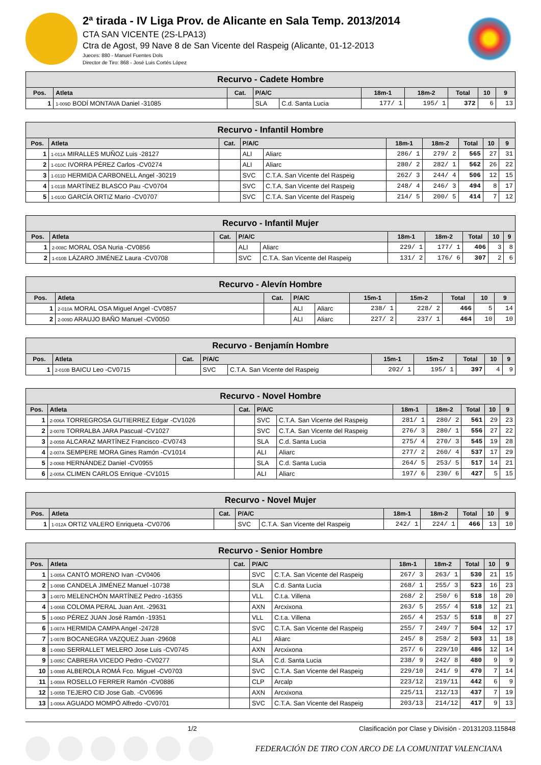2ª tirada - IV Liga Prov. de Alicante en Sala Temp. 2013/2014
CTA SAN VICENTE (2S-LPA13)
Ctra de Agost, 99 Nave 8 de San Vicente del Raspeig (Alicante, 01-12-2013
Jueces: 880 - Manuel Fuentes Dols
Director de Tiro: 868 - José Luis Cortés López
| Recurvo - Cadete Hombre | | | | | | | | | |
| --- | --- | --- | --- | --- | --- | --- | --- | --- | --- |
| Pos. | Atleta | Cat. | P/A/C | | 18m-1 | 18m-2 | Total | 10 | 9 |
| 1 | 1-009D BODÍ MONTAVA Daniel -31085 | | SLA | C.d. Santa Lucia | 177/ 1 | 195/ 1 | 372 | 6 | 13 |
| Recurvo - Infantil Hombre | | | | | | | | | |
| --- | --- | --- | --- | --- | --- | --- | --- | --- | --- |
| Pos. | Atleta | Cat. | P/A/C | | 18m-1 | 18m-2 | Total | 10 | 9 |
| 1 | 1-011A MIRALLES MUÑOZ Luis -28127 | | ALI | Aliarc | 286/ 1 | 279/ 2 | 565 | 27 | 31 |
| 2 | 1-010C IVORRA PÉREZ Carlos -CV0274 | | ALI | Aliarc | 280/ 2 | 282/ 1 | 562 | 26 | 22 |
| 3 | 1-011D HERMIDA CARBONELL Angel -30219 | | SVC | C.T.A. San Vicente del Raspeig | 262/ 3 | 244/ 4 | 506 | 12 | 15 |
| 4 | 1-011B MARTÍNEZ BLASCO Pau -CV0704 | | SVC | C.T.A. San Vicente del Raspeig | 248/ 4 | 246/ 3 | 494 | 8 | 17 |
| 5 | 1-010D GARCÍA ORTIZ Mario -CV0707 | | SVC | C.T.A. San Vicente del Raspeig | 214/ 5 | 200/ 5 | 414 | 7 | 12 |
| Recurvo - Infantil Mujer | | | | | | | | | |
| --- | --- | --- | --- | --- | --- | --- | --- | --- | --- |
| Pos. | Atleta | Cat. | P/A/C | | 18m-1 | 18m-2 | Total | 10 | 9 |
| 1 | 2-008C MORAL OSA Nuria -CV0856 | | ALI | Aliarc | 229/ 1 | 177/ 1 | 406 | 3 | 8 |
| 2 | 1-010B LÁZARO JIMÉNEZ Laura -CV0708 | | SVC | C.T.A. San Vicente del Raspeig | 131/ 2 | 176/ 6 | 307 | 2 | 6 |
| Recurvo - Alevín Hombre | | | | | | | | | |
| --- | --- | --- | --- | --- | --- | --- | --- | --- | --- |
| Pos. | Atleta | Cat. | P/A/C | | 15m-1 | 15m-2 | Total | 10 | 9 |
| 1 | 2-010A MORAL OSA Miguel Angel -CV0857 | | ALI | Aliarc | 238/ 1 | 228/ 2 | 466 | 5 | 14 |
| 2 | 2-009D ARAUJO BAÑO Manuel -CV0050 | | ALI | Aliarc | 227/ 2 | 237/ 1 | 464 | 10 | 10 |
| Recurvo - Benjamín Hombre | | | | | | | | | |
| --- | --- | --- | --- | --- | --- | --- | --- | --- | --- |
| Pos. | Atleta | Cat. | P/A/C | | 15m-1 | 15m-2 | Total | 10 | 9 |
| 1 | 2-010B BAICU Leo -CV0715 | | SVC | C.T.A. San Vicente del Raspeig | 202/ 1 | 195/ 1 | 397 | 4 | 9 |
| Recurvo - Novel Hombre | | | | | | | | | |
| --- | --- | --- | --- | --- | --- | --- | --- | --- | --- |
| Pos. | Atleta | Cat. | P/A/C | | 18m-1 | 18m-2 | Total | 10 | 9 |
| 1 | 2-006A TORREGROSA GUTIERREZ Edgar -CV1026 | | SVC | C.T.A. San Vicente del Raspeig | 281/ 1 | 280/ 2 | 561 | 29 | 23 |
| 2 | 2-007B TORRALBA JARA Pascual -CV1027 | | SVC | C.T.A. San Vicente del Raspeig | 276/ 3 | 280/ 1 | 556 | 27 | 22 |
| 3 | 2-005B ALCARAZ MARTÍNEZ Francisco -CV0743 | | SLA | C.d. Santa Lucia | 275/ 4 | 270/ 3 | 545 | 19 | 28 |
| 4 | 2-007A SEMPERE MORA Gines Ramón -CV1014 | | ALI | Aliarc | 277/ 2 | 260/ 4 | 537 | 17 | 29 |
| 5 | 2-006B HERNÁNDEZ Daniel -CV0955 | | SLA | C.d. Santa Lucia | 264/ 5 | 253/ 5 | 517 | 14 | 21 |
| 6 | 2-005A CLIMEN CARLOS Enrique -CV1015 | | ALI | Aliarc | 197/ 6 | 230/ 6 | 427 | 5 | 15 |
| Recurvo - Novel Mujer | | | | | | | | | |
| --- | --- | --- | --- | --- | --- | --- | --- | --- | --- |
| Pos. | Atleta | Cat. | P/A/C | | 18m-1 | 18m-2 | Total | 10 | 9 |
| 1 | 1-012A ORTIZ VALERO Enriqueta -CV0706 | | SVC | C.T.A. San Vicente del Raspeig | 242/ 1 | 224/ 1 | 466 | 13 | 10 |
| Recurvo - Senior Hombre | | | | | | | | | |
| --- | --- | --- | --- | --- | --- | --- | --- | --- | --- |
| Pos. | Atleta | Cat. | P/A/C | | 18m-1 | 18m-2 | Total | 10 | 9 |
| 1 | 1-005A CANTÓ MORENO Ivan -CV0406 | | SVC | C.T.A. San Vicente del Raspeig | 267/ 3 | 263/ 1 | 530 | 21 | 15 |
| 2 | 1-009B CANDELA JIMÉNEZ Manuel -10738 | | SLA | C.d. Santa Lucia | 268/ 1 | 255/ 3 | 523 | 16 | 23 |
| 3 | 1-007D MELENCHÓN MARTÍNEZ Pedro -16355 | | VLL | C.t.a. Villena | 268/ 2 | 250/ 6 | 518 | 18 | 20 |
| 4 | 1-006B COLOMA PERAL Juan Ant. -29631 | | AXN | Arcxixona | 263/ 5 | 255/ 4 | 518 | 12 | 21 |
| 5 | 1-006D PÉREZ JUAN José Ramón -19351 | | VLL | C.t.a. Villena | 265/ 4 | 253/ 5 | 518 | 8 | 27 |
| 6 | 1-007A HERMIDA CAMPA Angel -24728 | | SVC | C.T.A. San Vicente del Raspeig | 255/ 7 | 249/ 7 | 504 | 12 | 17 |
| 7 | 1-007B BOCANEGRA VAZQUEZ Juan -29608 | | ALI | Aliarc | 245/ 8 | 258/ 2 | 503 | 11 | 18 |
| 8 | 1-008D SERRALLET MELERO Jose Luis -CV0745 | | AXN | Arcxixona | 257/ 6 | 229/10 | 486 | 12 | 14 |
| 9 | 1-005C CABRERA VICEDO Pedro -CV0277 | | SLA | C.d. Santa Lucia | 238/ 9 | 242/ 8 | 480 | 9 | 9 |
| 10 | 1-008B ALBEROLA ROMÁ Fco. Miguel -CV0703 | | SVC | C.T.A. San Vicente del Raspeig | 229/10 | 241/ 9 | 470 | 7 | 14 |
| 11 | 1-008A ROSELLO FERRER Ramón -CV0886 | | CLP | Arcalp | 223/12 | 219/11 | 442 | 6 | 9 |
| 12 | 1-005B TEJERO CID Jose Gab. -CV0696 | | AXN | Arcxixona | 225/11 | 212/13 | 437 | 7 | 19 |
| 13 | 1-006A AGUADO MOMPÓ Alfredo -CV0701 | | SVC | C.T.A. San Vicente del Raspeig | 203/13 | 214/12 | 417 | 9 | 13 |
1/2 Clasificación por Clase y División - 20131203.115848
FEDERACIÓN DE TIRO CON ARCO DE LA COMUNITAT VALENCIANA